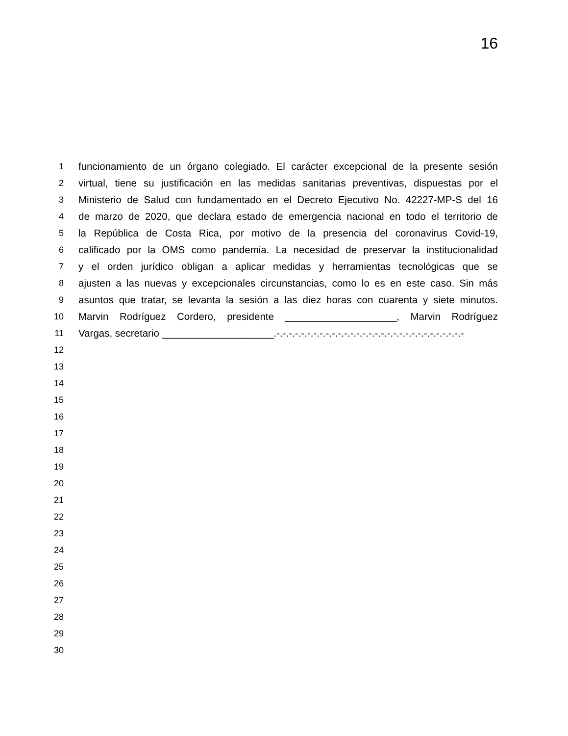16
1 funcionamiento de un órgano colegiado. El carácter excepcional de la presente sesión
2 virtual, tiene su justificación en las medidas sanitarias preventivas, dispuestas por el
3 Ministerio de Salud con fundamentado en el Decreto Ejecutivo No. 42227-MP-S del 16
4 de marzo de 2020, que declara estado de emergencia nacional en todo el territorio de
5 la República de Costa Rica, por motivo de la presencia del coronavirus Covid-19,
6 calificado por la OMS como pandemia. La necesidad de preservar la institucionalidad
7 y el orden jurídico obligan a aplicar medidas y herramientas tecnológicas que se
8 ajusten a las nuevas y excepcionales circunstancias, como lo es en este caso. Sin más
9 asuntos que tratar, se levanta la sesión a las diez horas con cuarenta y siete minutos.
10 Marvin Rodríguez Cordero, presidente ____________________, Marvin Rodríguez
11 Vargas, secretario ____________________.-.-.-.-.-.-.-.-.-.-.-.-.-.-.-.-.-.-.-.-.-.-.-.-.-.-.-.-.-.-.-
12
13
14
15
16
17
18
19
20
21
22
23
24
25
26
27
28
29
30